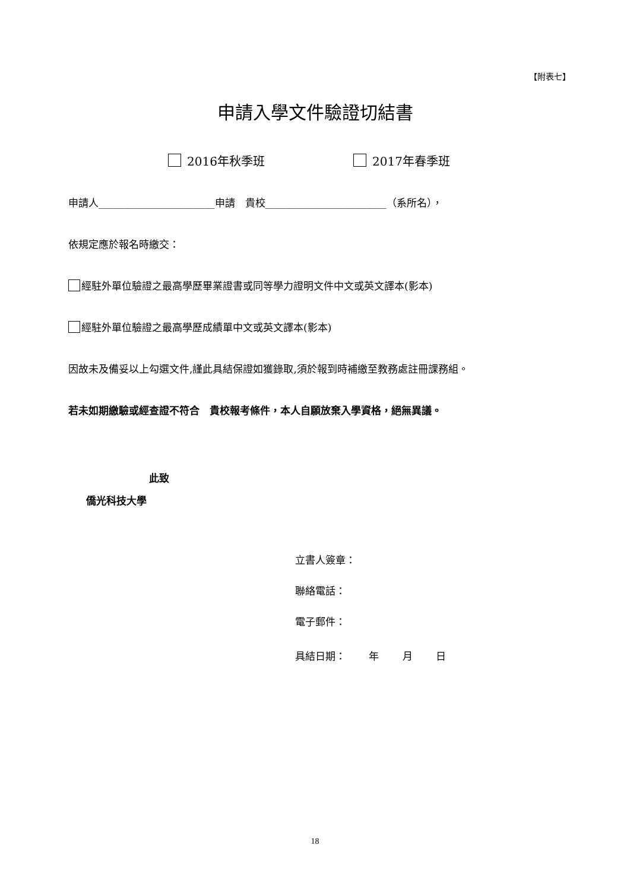【附表七】
申請入學文件驗證切結書
2016年秋季班 2017年春季班
申請人_______________________申請　貴校________________________（系所名），
依規定應於報名時繳交：
經駐外單位驗證之最高學歷畢業證書或同等學力證明文件中文或英文譯本(影本)
經駐外單位驗證之最高學歷成績單中文或英文譯本(影本)
因故未及備妥以上勾選文件,謹此具結保證如獲錄取,須於報到時補繳至教務處註冊課務組。
若未如期繳驗或經查證不符合　貴校報考條件，本人自願放棄入學資格，絕無異議。
此致
僑光科技大學
立書人簽章：
聯絡電話：
電子郵件：
具結日期：　　 年　　 月　　 日
18